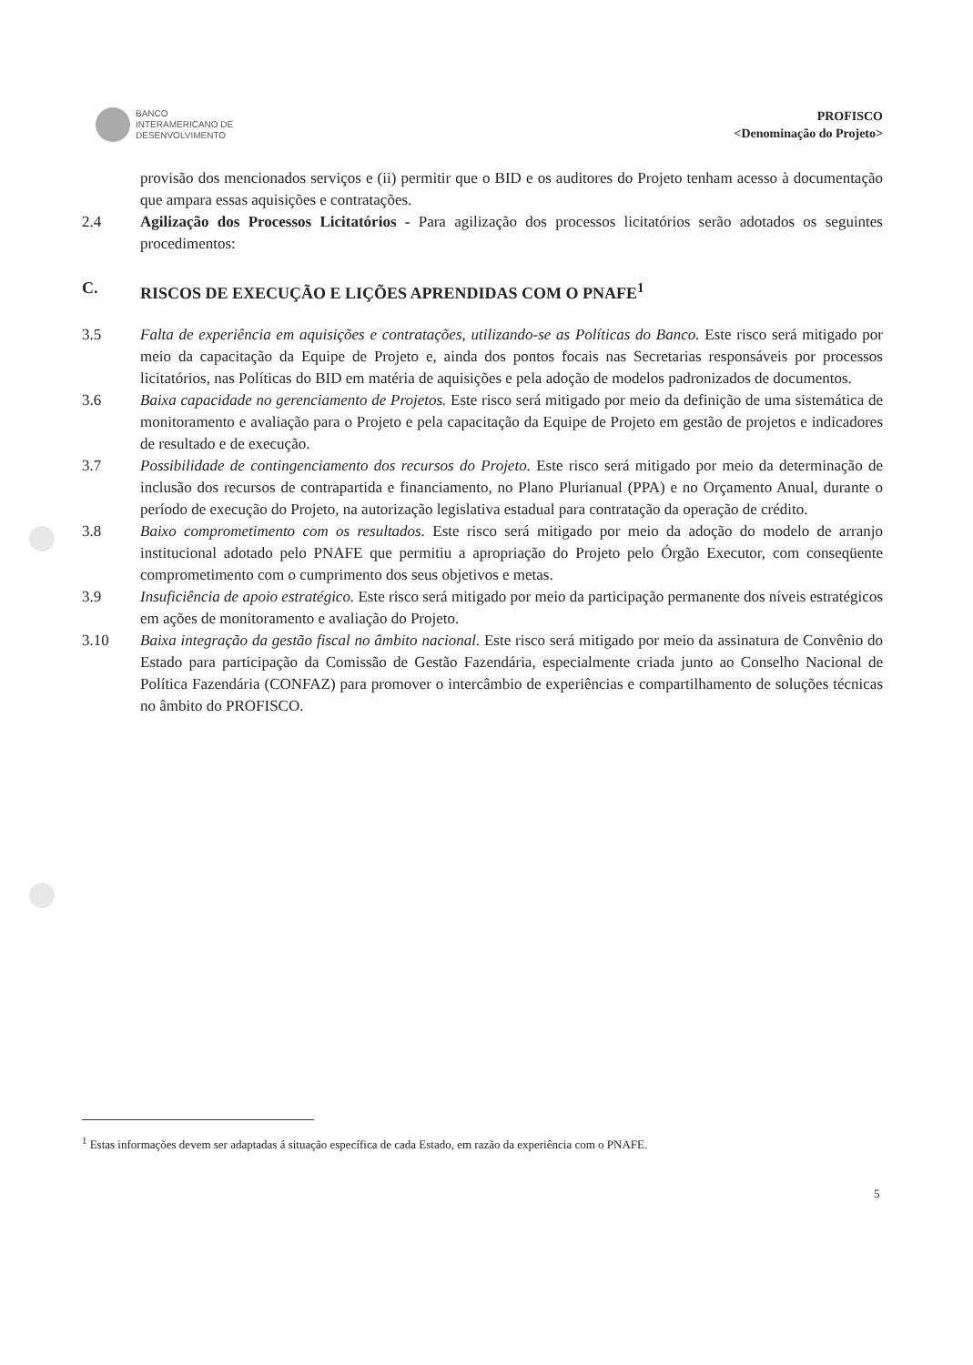BANCO
INTERAMERICANO DE
DESENVOLVIMENTO
PROFISCO
<Denominação do Projeto>
provisão dos mencionados serviços e (ii) permitir que o BID e os auditores do Projeto tenham acesso à documentação que ampara essas aquisições e contratações.
2.4 Agilização dos Processos Licitatórios - Para agilização dos processos licitatórios serão adotados os seguintes procedimentos:
C. RISCOS DE EXECUÇÃO E LIÇÕES APRENDIDAS COM O PNAFE<sup>1</sup>
3.5 Falta de experiência em aquisições e contratações, utilizando-se as Políticas do Banco. Este risco será mitigado por meio da capacitação da Equipe de Projeto e, ainda dos pontos focais nas Secretarias responsáveis por processos licitatórios, nas Políticas do BID em matéria de aquisições e pela adoção de modelos padronizados de documentos.
3.6 Baixa capacidade no gerenciamento de Projetos. Este risco será mitigado por meio da definição de uma sistemática de monitoramento e avaliação para o Projeto e pela capacitação da Equipe de Projeto em gestão de projetos e indicadores de resultado e de execução.
3.7 Possibilidade de contingenciamento dos recursos do Projeto. Este risco será mitigado por meio da determinação de inclusão dos recursos de contrapartida e financiamento, no Plano Plurianual (PPA) e no Orçamento Anual, durante o período de execução do Projeto, na autorização legislativa estadual para contratação da operação de crédito.
3.8 Baixo comprometimento com os resultados. Este risco será mitigado por meio da adoção do modelo de arranjo institucional adotado pelo PNAFE que permitiu a apropriação do Projeto pelo Órgão Executor, com conseqüente comprometimento com o cumprimento dos seus objetivos e metas.
3.9 Insuficiência de apoio estratégico. Este risco será mitigado por meio da participação permanente dos níveis estratégicos em ações de monitoramento e avaliação do Projeto.
3.10 Baixa integração da gestão fiscal no âmbito nacional. Este risco será mitigado por meio da assinatura de Convênio do Estado para participação da Comissão de Gestão Fazendária, especialmente criada junto ao Conselho Nacional de Política Fazendária (CONFAZ) para promover o intercâmbio de experiências e compartilhamento de soluções técnicas no âmbito do PROFISCO.
<sup>1</sup> Estas informações devem ser adaptadas á situação específica de cada Estado, em razão da experiência com o PNAFE.
5